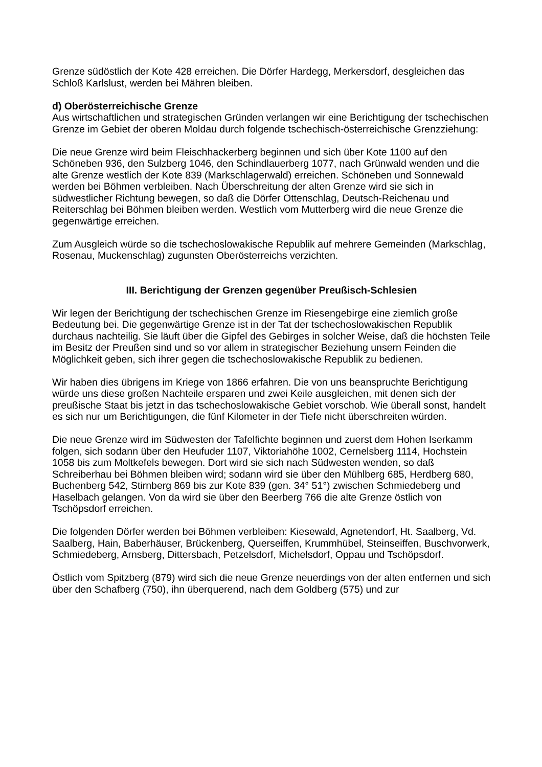Grenze südöstlich der Kote 428 erreichen. Die Dörfer Hardegg, Merkersdorf, desgleichen das Schloß Karlslust, werden bei Mähren bleiben.
d) Oberösterreichische Grenze
Aus wirtschaftlichen und strategischen Gründen verlangen wir eine Berichtigung der tschechischen Grenze im Gebiet der oberen Moldau durch folgende tschechisch-österreichische Grenzziehung:
Die neue Grenze wird beim Fleischhackerberg beginnen und sich über Kote 1100 auf den Schöneben 936, den Sulzberg 1046, den Schindlauerberg 1077, nach Grünwald wenden und die alte Grenze westlich der Kote 839 (Markschlagerwald) erreichen. Schöneben und Sonnewald werden bei Böhmen verbleiben. Nach Überschreitung der alten Grenze wird sie sich in südwestlicher Richtung bewegen, so daß die Dörfer Ottenschlag, Deutsch-Reichenau und Reiterschlag bei Böhmen bleiben werden. Westlich vom Mutterberg wird die neue Grenze die gegenwärtige erreichen.
Zum Ausgleich würde so die tschechoslowakische Republik auf mehrere Gemeinden (Markschlag, Rosenau, Muckenschlag) zugunsten Oberösterreichs verzichten.
III. Berichtigung der Grenzen gegenüber Preußisch-Schlesien
Wir legen der Berichtigung der tschechischen Grenze im Riesengebirge eine ziemlich große Bedeutung bei. Die gegenwärtige Grenze ist in der Tat der tschechoslowakischen Republik durchaus nachteilig. Sie läuft über die Gipfel des Gebirges in solcher Weise, daß die höchsten Teile im Besitz der Preußen sind und so vor allem in strategischer Beziehung unsern Feinden die Möglichkeit geben, sich ihrer gegen die tschechoslowakische Republik zu bedienen.
Wir haben dies übrigens im Kriege von 1866 erfahren. Die von uns beanspruchte Berichtigung würde uns diese großen Nachteile ersparen und zwei Keile ausgleichen, mit denen sich der preußische Staat bis jetzt in das tschechoslowakische Gebiet vorschob. Wie überall sonst, handelt es sich nur um Berichtigungen, die fünf Kilometer in der Tiefe nicht überschreiten würden.
Die neue Grenze wird im Südwesten der Tafelfichte beginnen und zuerst dem Hohen Iserkamm folgen, sich sodann über den Heufuder 1107, Viktoriahöhe 1002, Cernelsberg 1114, Hochstein 1058 bis zum Moltkefels bewegen. Dort wird sie sich nach Südwesten wenden, so daß Schreiberhau bei Böhmen bleiben wird; sodann wird sie über den Mühlberg 685, Herdberg 680, Buchenberg 542, Stirnberg 869 bis zur Kote 839 (gen. 34° 51°) zwischen Schmiedeberg und Haselbach gelangen. Von da wird sie über den Beerberg 766 die alte Grenze östlich von Tschöpsdorf erreichen.
Die folgenden Dörfer werden bei Böhmen verbleiben: Kiesewald, Agnetendorf, Ht. Saalberg, Vd. Saalberg, Hain, Baberhäuser, Brückenberg, Querseiffen, Krummhübel, Steinseiffen, Buschvorwerk, Schmiedeberg, Arnsberg, Dittersbach, Petzelsdorf, Michelsdorf, Oppau und Tschöpsdorf.
Östlich vom Spitzberg (879) wird sich die neue Grenze neuerdings von der alten entfernen und sich über den Schafberg (750), ihn überquerend, nach dem Goldberg (575) und zur